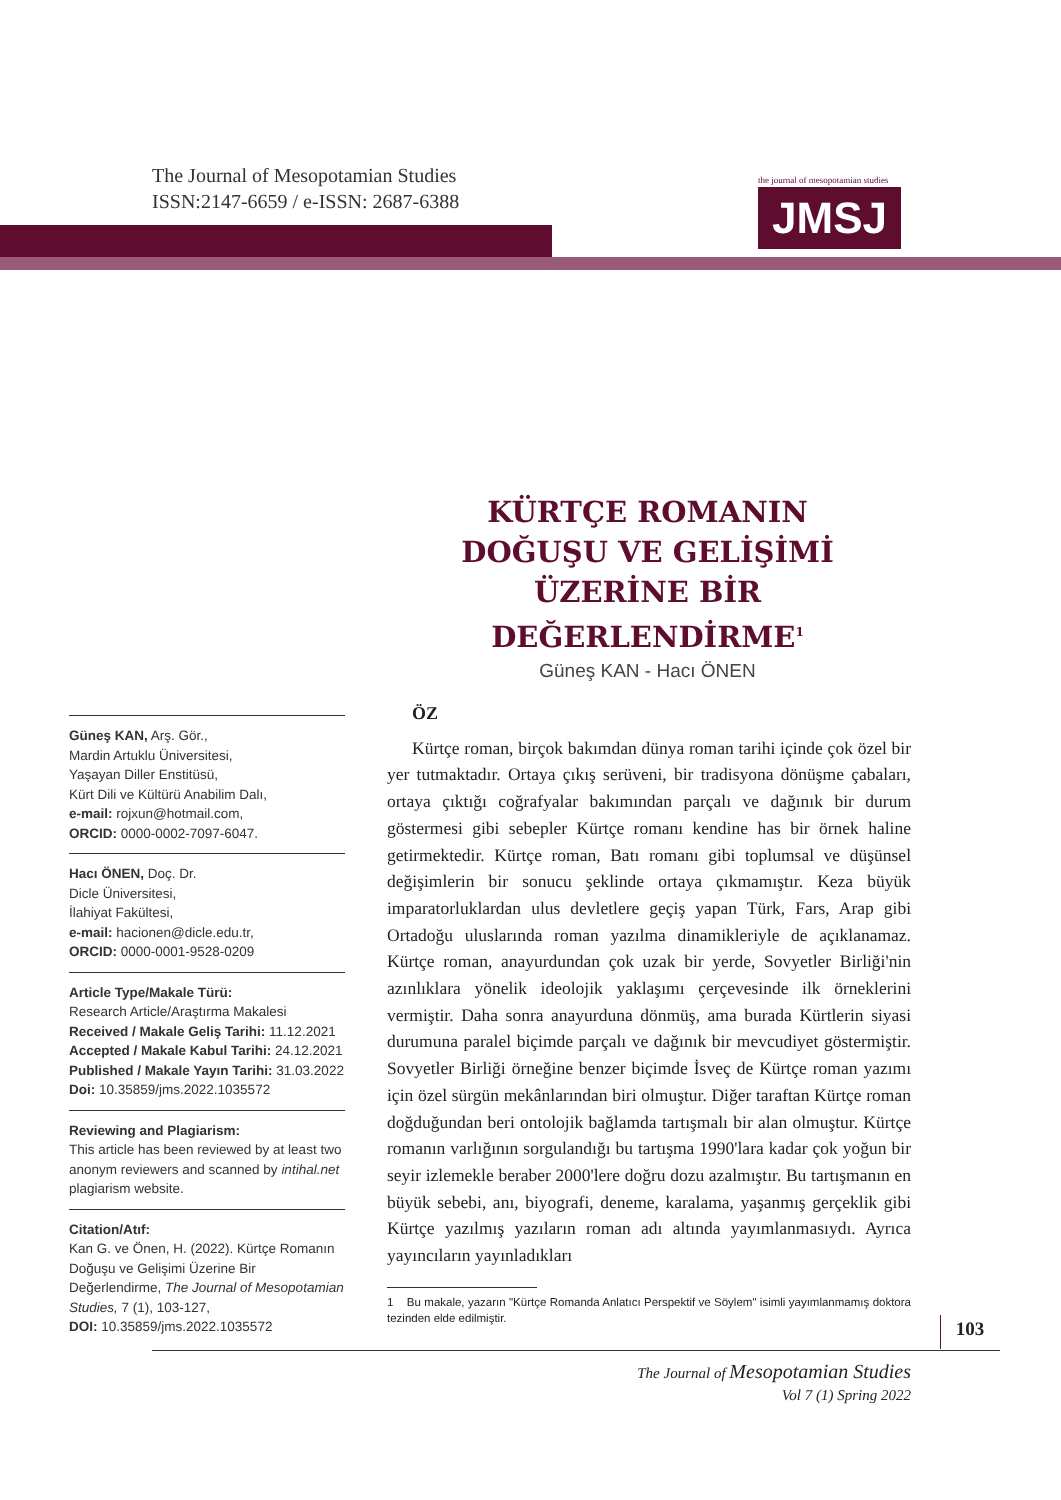The Journal of Mesopotamian Studies
ISSN:2147-6659 / e-ISSN: 2687-6388
the journal of mesopotamian studies
JMSJ
KÜRTÇE ROMANIN DOĞUŞU VE GELİŞİMİ ÜZERİNE BİR DEĞERLENDİRME<sup>1</sup>
Güneş KAN - Hacı ÖNEN
Güneş KAN, Arş. Gör.,
Mardin Artuklu Üniversitesi,
Yaşayan Diller Enstitüsü,
Kürt Dili ve Kültürü Anabilim Dalı,
e-mail: rojxun@hotmail.com,
ORCID: 0000-0002-7097-6047.
Hacı ÖNEN, Doç. Dr.
Dicle Üniversitesi,
İlahiyat Fakültesi,
e-mail: hacionen@dicle.edu.tr,
ORCID: 0000-0001-9528-0209
Article Type/Makale Türü:
Research Article/Araştırma Makalesi
Received / Makale Geliş Tarihi: 11.12.2021
Accepted / Makale Kabul Tarihi: 24.12.2021
Published / Makale Yayın Tarihi: 31.03.2022
Doi: 10.35859/jms.2022.1035572
Reviewing and Plagiarism:
This article has been reviewed by at least two anonym reviewers and scanned by intihal.net plagiarism website.
Citation/Atıf:
Kan G. ve Önen, H. (2022). Kürtçe Romanın Doğuşu ve Gelişimi Üzerine Bir Değerlendirme, The Journal of Mesopotamian Studies, 7 (1), 103-127,
DOI: 10.35859/jms.2022.1035572
ÖZ
Kürtçe roman, birçok bakımdan dünya roman tarihi içinde çok özel bir yer tutmaktadır. Ortaya çıkış serüveni, bir tradisyona dönüşme çabaları, ortaya çıktığı coğrafyalar bakımından parçalı ve dağınık bir durum göstermesi gibi sebepler Kürtçe romanı kendine has bir örnek haline getirmektedir. Kürtçe roman, Batı romanı gibi toplumsal ve düşünsel değişimlerin bir sonucu şeklinde ortaya çıkmamıştır. Keza büyük imparatorluklardan ulus devletlere geçiş yapan Türk, Fars, Arap gibi Ortadoğu uluslarında roman yazılma dinamikleriyle de açıklanamaz. Kürtçe roman, anayurdundan çok uzak bir yerde, Sovyetler Birliği'nin azınlıklara yönelik ideolojik yaklaşımı çerçevesinde ilk örneklerini vermiştir. Daha sonra anayurduna dönmüş, ama burada Kürtlerin siyasi durumuna paralel biçimde parçalı ve dağınık bir mevcudiyet göstermiştir. Sovyetler Birliği örneğine benzer biçimde İsveç de Kürtçe roman yazımı için özel sürgün mekânlarından biri olmuştur. Diğer taraftan Kürtçe roman doğduğundan beri ontolojik bağlamda tartışmalı bir alan olmuştur. Kürtçe romanın varlığının sorgulandığı bu tartışma 1990'lara kadar çok yoğun bir seyir izlemekle beraber 2000'lere doğru dozu azalmıştır. Bu tartışmanın en büyük sebebi, anı, biyografi, deneme, karalama, yaşanmış gerçeklik gibi Kürtçe yazılmış yazıların roman adı altında yayımlanmasıydı. Ayrıca yayıncıların yayınladıkları
1 Bu makale, yazarın "Kürtçe Romanda Anlatıcı Perspektif ve Söylem" isimli yayımlanmamış doktora tezinden elde edilmiştir.
103
The Journal of Mesopotamian Studies
Vol 7 (1) Spring 2022